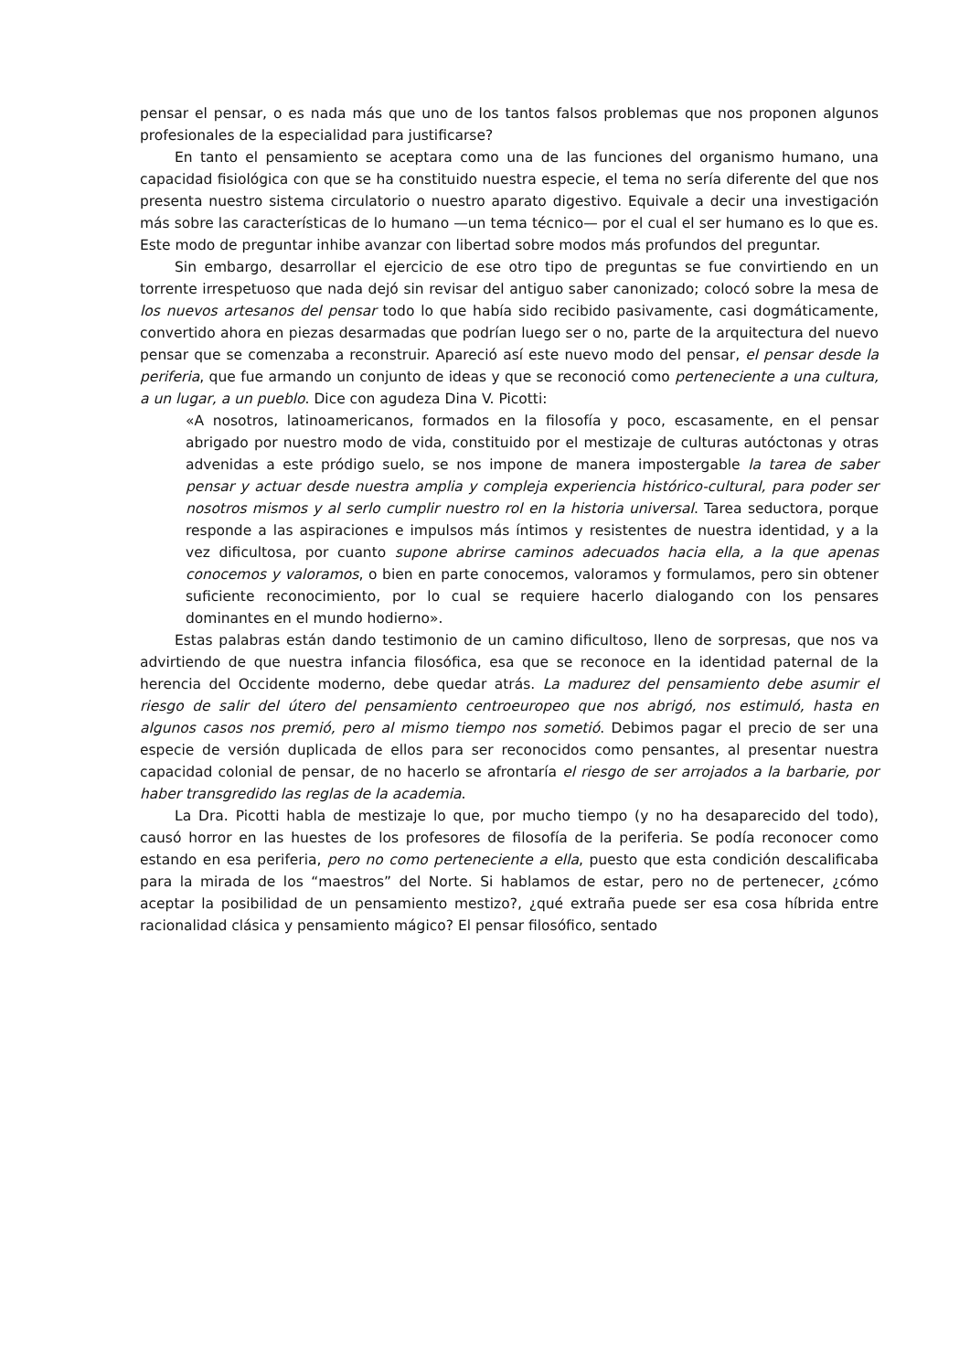pensar el pensar, o es nada más que uno de los tantos falsos problemas que nos proponen algunos profesionales de la especialidad para justificarse?
En tanto el pensamiento se aceptara como una de las funciones del organismo humano, una capacidad fisiológica con que se ha constituido nuestra especie, el tema no sería diferente del que nos presenta nuestro sistema circulatorio o nuestro aparato digestivo. Equivale a decir una investigación más sobre las características de lo humano —un tema técnico— por el cual el ser humano es lo que es. Este modo de preguntar inhibe avanzar con libertad sobre modos más profundos del preguntar.
Sin embargo, desarrollar el ejercicio de ese otro tipo de preguntas se fue convirtiendo en un torrente irrespetuoso que nada dejó sin revisar del antiguo saber canonizado; colocó sobre la mesa de los nuevos artesanos del pensar todo lo que había sido recibido pasivamente, casi dogmáticamente, convertido ahora en piezas desarmadas que podrían luego ser o no, parte de la arquitectura del nuevo pensar que se comenzaba a reconstruir. Apareció así este nuevo modo del pensar, el pensar desde la periferia, que fue armando un conjunto de ideas y que se reconoció como perteneciente a una cultura, a un lugar, a un pueblo. Dice con agudeza Dina V. Picotti:
«A nosotros, latinoamericanos, formados en la filosofía y poco, escasamente, en el pensar abrigado por nuestro modo de vida, constituido por el mestizaje de culturas autóctonas y otras advenidas a este pródigo suelo, se nos impone de manera impostergable la tarea de saber pensar y actuar desde nuestra amplia y compleja experiencia histórico-cultural, para poder ser nosotros mismos y al serlo cumplir nuestro rol en la historia universal. Tarea seductora, porque responde a las aspiraciones e impulsos más íntimos y resistentes de nuestra identidad, y a la vez dificultosa, por cuanto supone abrirse caminos adecuados hacia ella, a la que apenas conocemos y valoramos, o bien en parte conocemos, valoramos y formulamos, pero sin obtener suficiente reconocimiento, por lo cual se requiere hacerlo dialogando con los pensares dominantes en el mundo hodierno».
Estas palabras están dando testimonio de un camino dificultoso, lleno de sorpresas, que nos va advirtiendo de que nuestra infancia filosófica, esa que se reconoce en la identidad paternal de la herencia del Occidente moderno, debe quedar atrás. La madurez del pensamiento debe asumir el riesgo de salir del útero del pensamiento centroeuropeo que nos abrigó, nos estimuló, hasta en algunos casos nos premió, pero al mismo tiempo nos sometió. Debimos pagar el precio de ser una especie de versión duplicada de ellos para ser reconocidos como pensantes, al presentar nuestra capacidad colonial de pensar, de no hacerlo se afrontaría el riesgo de ser arrojados a la barbarie, por haber transgredido las reglas de la academia.
La Dra. Picotti habla de mestizaje lo que, por mucho tiempo (y no ha desaparecido del todo), causó horror en las huestes de los profesores de filosofía de la periferia. Se podía reconocer como estando en esa periferia, pero no como perteneciente a ella, puesto que esta condición descalificaba para la mirada de los “maestros” del Norte. Si hablamos de estar, pero no de pertenecer, ¿cómo aceptar la posibilidad de un pensamiento mestizo?, ¿qué extraña puede ser esa cosa híbrida entre racionalidad clásica y pensamiento mágico? El pensar filosófico, sentado